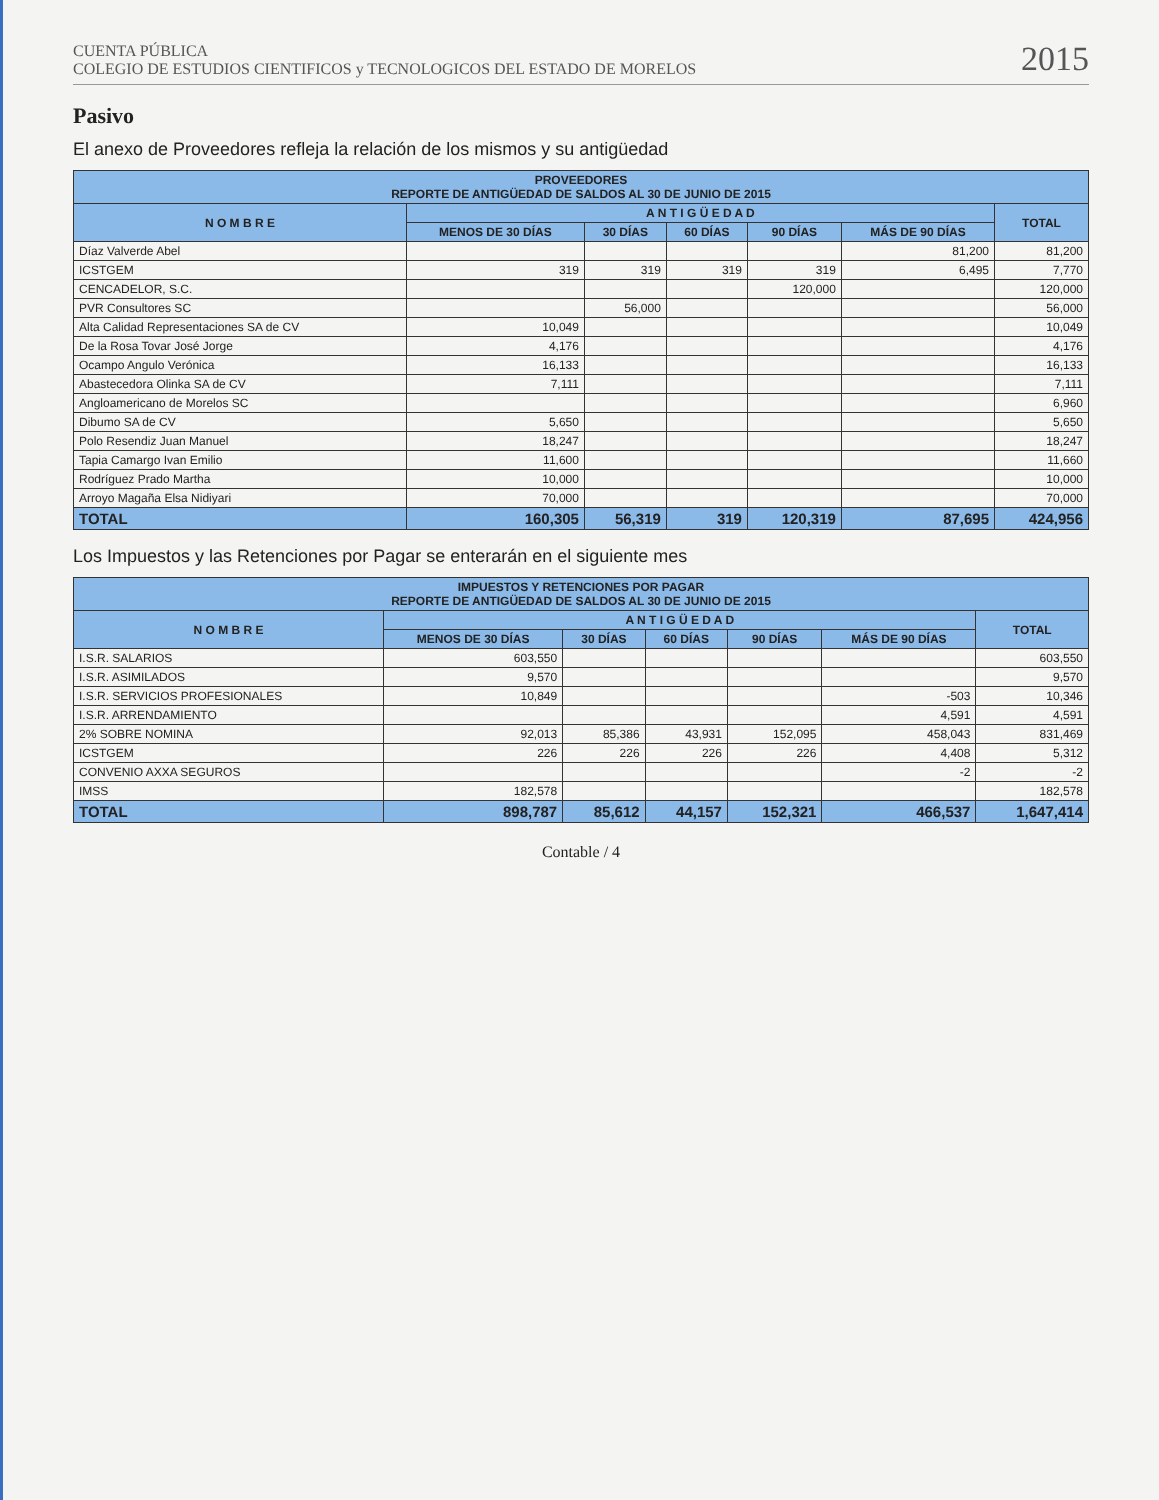CUENTA PÚBLICA
COLEGIO DE ESTUDIOS CIENTIFICOS y TECNOLOGICOS DEL ESTADO DE MORELOS
2015
Pasivo
El anexo de Proveedores refleja la relación de los mismos y su antigüedad
| PROVEEDORES REPORTE DE ANTIGÜEDAD DE SALDOS AL 30 DE JUNIO DE 2015 | | | | | | |
| --- | --- | --- | --- | --- | --- | --- |
| N O M B R E | A N T I G Ü E D A D | | | | | TOTAL |
| | MENOS DE 30 DÍAS | 30 DÍAS | 60 DÍAS | 90 DÍAS | MÁS DE 90 DÍAS | |
| Díaz Valverde Abel | | | | | 81,200 | 81,200 |
| ICSTGEM | 319 | 319 | 319 | 319 | 6,495 | 7,770 |
| CENCADELOR, S.C. | | | | 120,000 | | 120,000 |
| PVR Consultores SC | | 56,000 | | | | 56,000 |
| Alta Calidad Representaciones SA de CV | 10,049 | | | | | 10,049 |
| De la Rosa Tovar José Jorge | 4,176 | | | | | 4,176 |
| Ocampo Angulo Verónica | 16,133 | | | | | 16,133 |
| Abastecedora Olinka SA de CV | 7,111 | | | | | 7,111 |
| Angloamericano de Morelos SC | | | | | | 6,960 |
| Dibumo SA de CV | 5,650 | | | | | 5,650 |
| Polo Resendiz Juan Manuel | 18,247 | | | | | 18,247 |
| Tapia Camargo Ivan Emilio | 11,600 | | | | | 11,660 |
| Rodríguez Prado Martha | 10,000 | | | | | 10,000 |
| Arroyo Magaña Elsa Nidiyari | 70,000 | | | | | 70,000 |
| TOTAL | 160,305 | 56,319 | 319 | 120,319 | 87,695 | 424,956 |
Los Impuestos y las Retenciones por Pagar se enterarán en el siguiente mes
| IMPUESTOS Y RETENCIONES POR PAGAR REPORTE DE ANTIGÜEDAD DE SALDOS AL 30 DE JUNIO DE 2015 | | | | | | |
| --- | --- | --- | --- | --- | --- | --- |
| N O M B R E | A N T I G Ü E D A D | | | | | TOTAL |
| | MENOS DE 30 DÍAS | 30 DÍAS | 60 DÍAS | 90 DÍAS | MÁS DE 90 DÍAS | |
| I.S.R. SALARIOS | 603,550 | | | | | 603,550 |
| I.S.R. ASIMILADOS | 9,570 | | | | | 9,570 |
| I.S.R. SERVICIOS PROFESIONALES | 10,849 | | | | -503 | 10,346 |
| I.S.R. ARRENDAMIENTO | | | | | 4,591 | 4,591 |
| 2% SOBRE NOMINA | 92,013 | 85,386 | 43,931 | 152,095 | 458,043 | 831,469 |
| ICSTGEM | 226 | 226 | 226 | 226 | 4,408 | 5,312 |
| CONVENIO AXXA SEGUROS | | | | | -2 | -2 |
| IMSS | 182,578 | | | | | 182,578 |
| TOTAL | 898,787 | 85,612 | 44,157 | 152,321 | 466,537 | 1,647,414 |
Contable / 4